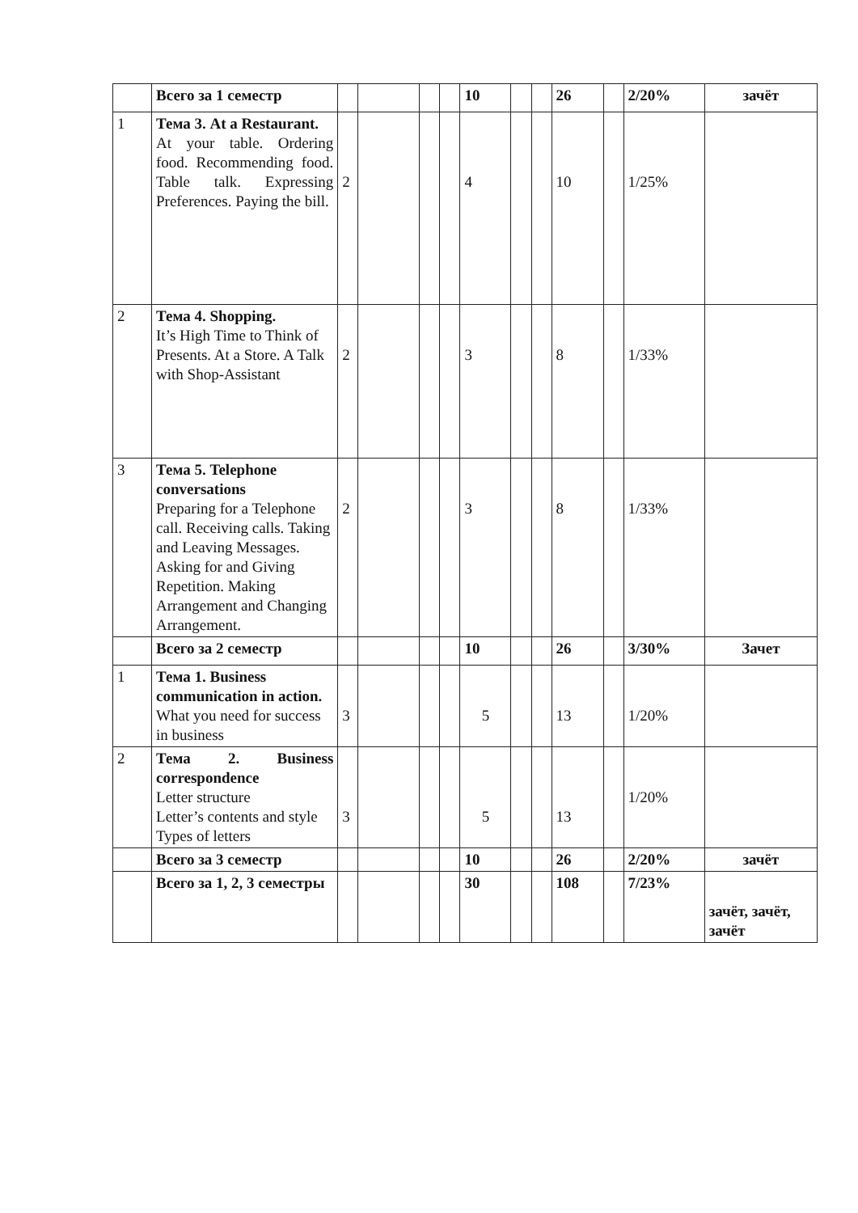| | Всего за 1 семестр | | | | | 10 | | | 26 | | 2/20% | зачёт |
| 1 | Тема 3. At a Restaurant. At your table. Ordering food. Recommending food. Table talk. Expressing Preferences. Paying the bill. | 2 | | | | 4 | | | 10 | | 1/25% | |
| 2 | Тема 4. Shopping. It’s High Time to Think of Presents. At a Store. A Talk with Shop-Assistant | 2 | | | | 3 | | | 8 | | 1/33% | |
| 3 | Тема 5. Telephone conversations Preparing for a Telephone call. Receiving calls. Taking and Leaving Messages. Asking for and Giving Repetition. Making Arrangement and Changing Arrangement. | 2 | | | | 3 | | | 8 | | 1/33% | |
| | Всего за 2 семестр | | | | | 10 | | | 26 | | 3/30% | Зачет |
| 1 | Тема 1. Business communication in action. What you need for success in business | 3 | | | | 5 | | | 13 | | 1/20% | |
| 2 | Тема 2. Business correspondence Letter structure Letter’s contents and style Types of letters | 3 | | | | 5 | | | 13 | | 1/20% | |
| | Всего за 3 семестр | | | | | 10 | | | 26 | | 2/20% | зачёт |
| | Всего за 1, 2, 3 семестры | | | | | 30 | | | 108 | | 7/23% | зачёт, зачёт, зачёт |